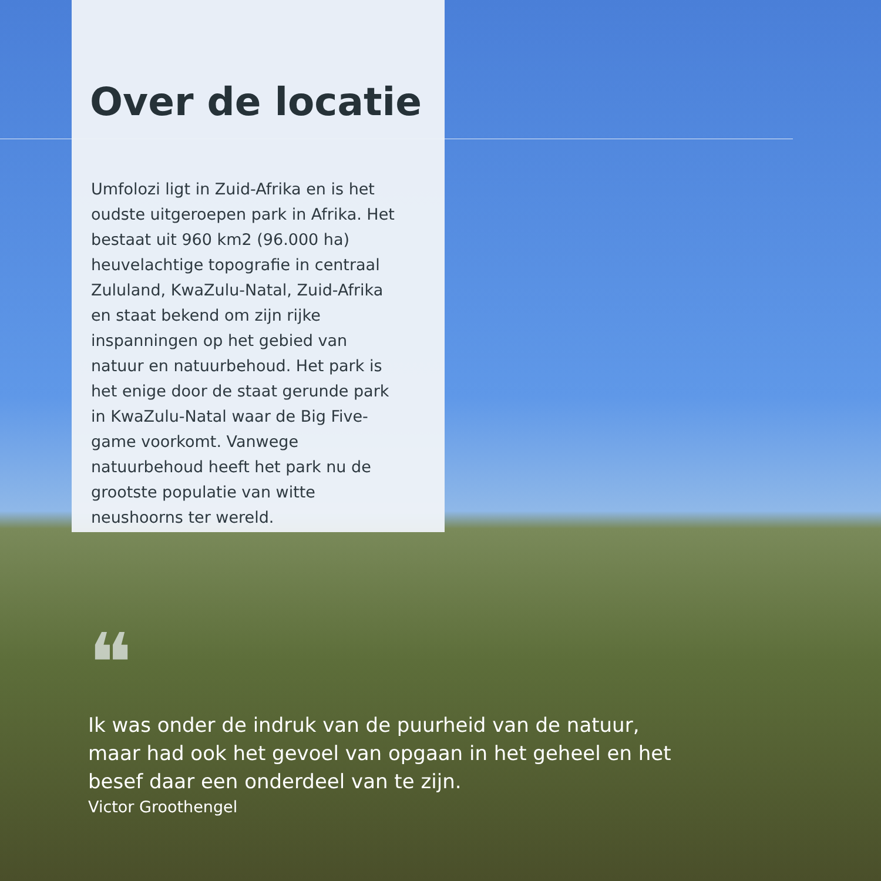Over de locatie
Umfolozi ligt in Zuid-Afrika en is het oudste uitgeroepen park in Afrika. Het bestaat uit 960 km2 (96.000 ha) heuvelachtige topografie in centraal Zululand, KwaZulu-Natal, Zuid-Afrika en staat bekend om zijn rijke inspanningen op het gebied van natuur en natuurbehoud. Het park is het enige door de staat gerunde park in KwaZulu-Natal waar de Big Five-game voorkomt. Vanwege natuurbehoud heeft het park nu de grootste populatie van witte neushoorns ter wereld.
❝
Ik was onder de indruk van de puurheid van de natuur, maar had ook het gevoel van opgaan in het geheel en het besef daar een onderdeel van te zijn.
Victor Groothengel